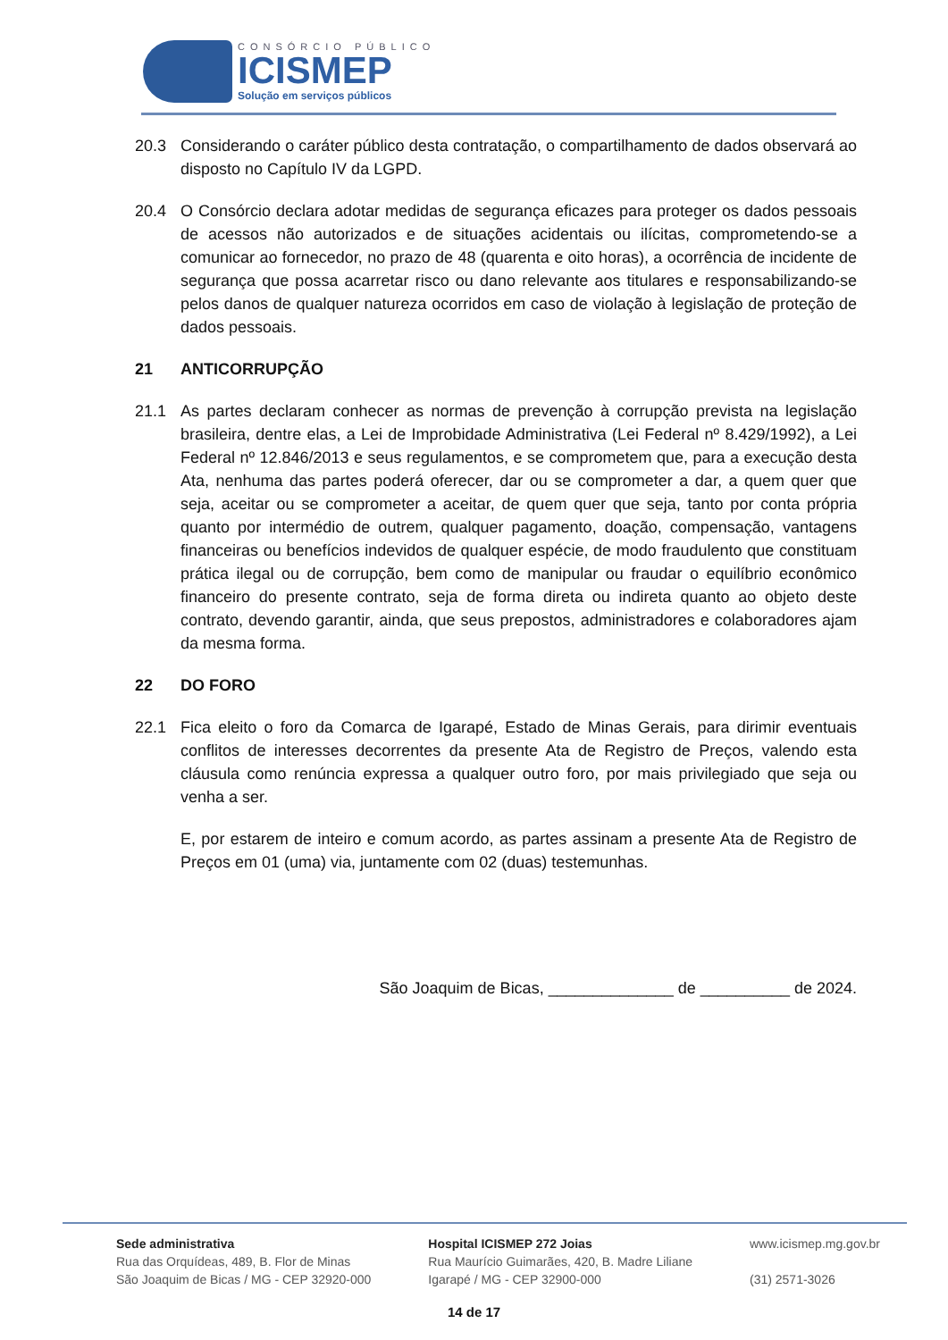CONSÓRCIO PÚBLICO
ICISMEP
Solução em serviços públicos
20.3 Considerando o caráter público desta contratação, o compartilhamento de dados observará ao disposto no Capítulo IV da LGPD.
20.4 O Consórcio declara adotar medidas de segurança eficazes para proteger os dados pessoais de acessos não autorizados e de situações acidentais ou ilícitas, comprometendo-se a comunicar ao fornecedor, no prazo de 48 (quarenta e oito horas), a ocorrência de incidente de segurança que possa acarretar risco ou dano relevante aos titulares e responsabilizando-se pelos danos de qualquer natureza ocorridos em caso de violação à legislação de proteção de dados pessoais.
21 ANTICORRUPÇÃO
21.1 As partes declaram conhecer as normas de prevenção à corrupção prevista na legislação brasileira, dentre elas, a Lei de Improbidade Administrativa (Lei Federal nº 8.429/1992), a Lei Federal nº 12.846/2013 e seus regulamentos, e se comprometem que, para a execução desta Ata, nenhuma das partes poderá oferecer, dar ou se comprometer a dar, a quem quer que seja, aceitar ou se comprometer a aceitar, de quem quer que seja, tanto por conta própria quanto por intermédio de outrem, qualquer pagamento, doação, compensação, vantagens financeiras ou benefícios indevidos de qualquer espécie, de modo fraudulento que constituam prática ilegal ou de corrupção, bem como de manipular ou fraudar o equilíbrio econômico financeiro do presente contrato, seja de forma direta ou indireta quanto ao objeto deste contrato, devendo garantir, ainda, que seus prepostos, administradores e colaboradores ajam da mesma forma.
22 DO FORO
22.1 Fica eleito o foro da Comarca de Igarapé, Estado de Minas Gerais, para dirimir eventuais conflitos de interesses decorrentes da presente Ata de Registro de Preços, valendo esta cláusula como renúncia expressa a qualquer outro foro, por mais privilegiado que seja ou venha a ser.
E, por estarem de inteiro e comum acordo, as partes assinam a presente Ata de Registro de Preços em 01 (uma) via, juntamente com 02 (duas) testemunhas.
São Joaquim de Bicas, ______________ de __________ de 2024.
Sede administrativa
Rua das Orquídeas, 489, B. Flor de Minas
São Joaquim de Bicas / MG - CEP 32920-000
Hospital ICISMEP 272 Joias
Rua Maurício Guimarães, 420, B. Madre Liliane
Igarapé / MG - CEP 32900-000
www.icismep.mg.gov.br
(31) 2571-3026
14 de 17